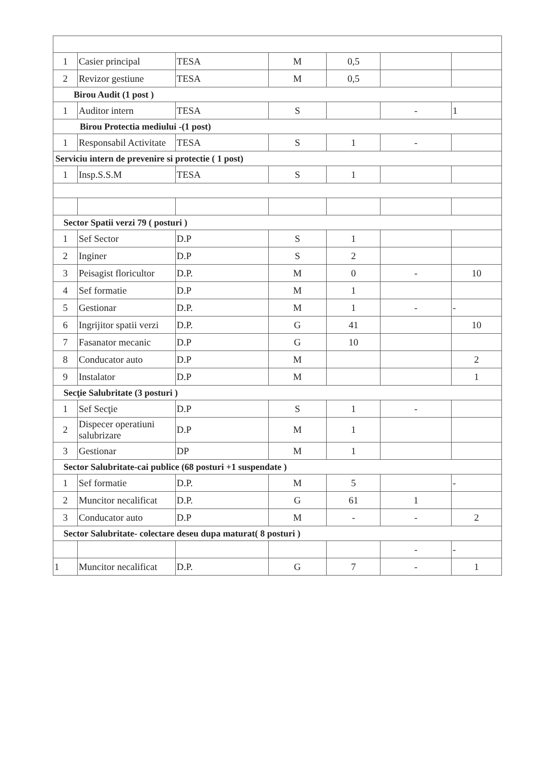| 1 | Casier principal | TESA | M | 0,5 | | |
| 2 | Revizor gestiune | TESA | M | 0,5 | | |
| Birou Audit (1 post ) | | | | | | |
| 1 | Auditor intern | TESA | S | | - | 1 |
| Birou Protectia mediului -(1 post) | | | | | | |
| 1 | Responsabil Activitate | TESA | S | 1 | - | |
| Serviciu intern de prevenire si protectie ( 1 post) | | | | | | |
| 1 | Insp.S.S.M | TESA | S | 1 | | |
| Sector Spatii verzi 79 ( posturi ) | | | | | | |
| 1 | Sef Sector | D.P | S | 1 | | |
| 2 | Inginer | D.P | S | 2 | | |
| 3 | Peisagist floricultor | D.P. | M | 0 | - | 10 |
| 4 | Sef formatie | D.P | M | 1 | | |
| 5 | Gestionar | D.P. | M | 1 | - | - |
| 6 | Ingrijitor spatii verzi | D.P. | G | 41 | | 10 |
| 7 | Fasanator mecanic | D.P | G | 10 | | |
| 8 | Conducator auto | D.P | M | | | 2 |
| 9 | Instalator | D.P | M | | | 1 |
| Secţie Salubritate (3 posturi ) | | | | | | |
| 1 | Sef Secţie | D.P | S | 1 | - | |
| 2 | Dispecer operatiuni salubrizare | D.P | M | 1 | | |
| 3 | Gestionar | DP | M | 1 | | |
| Sector Salubritate-cai publice (68 posturi +1 suspendate ) | | | | | | |
| 1 | Sef formatie | D.P. | M | 5 | | - |
| 2 | Muncitor necalificat | D.P. | G | 61 | 1 | |
| 3 | Conducator auto | D.P | M | - | - | 2 |
| Sector Salubritate- colectare deseu dupa maturat( 8 posturi ) | | | | | | |
| | | | | | - | - |
| 1 | Muncitor necalificat | D.P. | G | 7 | - | 1 |